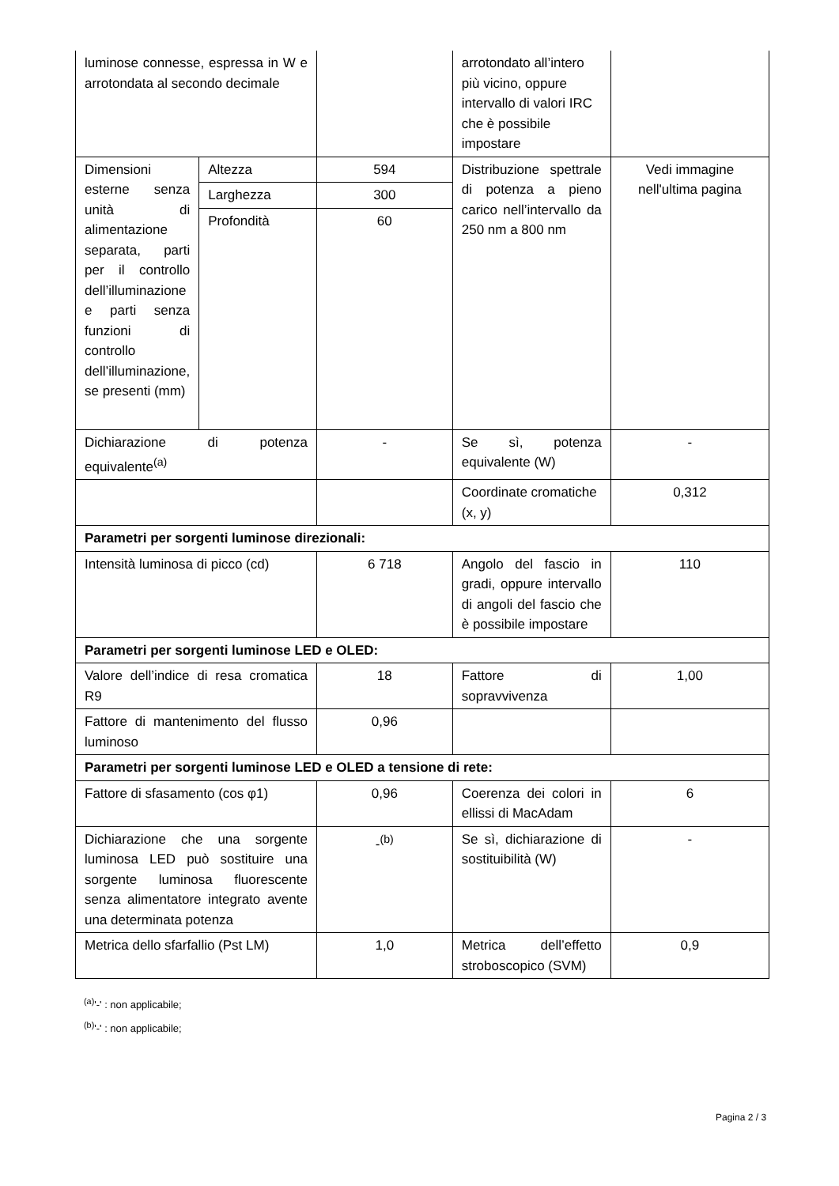| luminose connesse, espressa in W e arrotondata al secondo decimale | | | arrotondato all’intero più vicino, oppure intervallo di valori IRC che è possibile impostare | |
| Dimensioni esterne senza unità di alimentazione separata, parti per il controllo dell’illuminazione e parti senza funzioni di controllo dell’illuminazione, se presenti (mm) | Altezza | 594 | Distribuzione spettrale di potenza a pieno carico nell’intervallo da 250 nm a 800 nm | Vedi immagine nell'ultima pagina |
| | Larghezza | 300 | | |
| | Profondità | 60 | | |
| Dichiarazione di potenza equivalente<sup>(a)</sup> | | - | Se sì, potenza equivalente (W) | - |
| | | | Coordinate cromatiche (x, y) | 0,312 |
| Parametri per sorgenti luminose direzionali: | | | | |
| Intensità luminosa di picco (cd) | | 6 718 | Angolo del fascio in gradi, oppure intervallo di angoli del fascio che è possibile impostare | 110 |
| Parametri per sorgenti luminose LED e OLED: | | | | |
| Valore dell’indice di resa cromatica R9 | | 18 | Fattore di sopravvivenza | 1,00 |
| Fattore di mantenimento del flusso luminoso | | 0,96 | | |
| Parametri per sorgenti luminose LED e OLED a tensione di rete: | | | | |
| Fattore di sfasamento (cos φ1) | | 0,96 | Coerenza dei colori in ellissi di MacAdam | 6 |
| Dichiarazione che una sorgente luminosa LED può sostituire una sorgente luminosa fluorescente senza alimentatore integrato avente una determinata potenza | | -<sup>(b)</sup> | Se sì, dichiarazione di sostituibilità (W) | - |
| Metrica dello sfarfallio (Pst LM) | | 1,0 | Metrica dell’effetto stroboscopico (SVM) | 0,9 |
<sup>(a)</sup> '-' : non applicabile;
<sup>(b)</sup> '-' : non applicabile;
Pagina 2 / 3